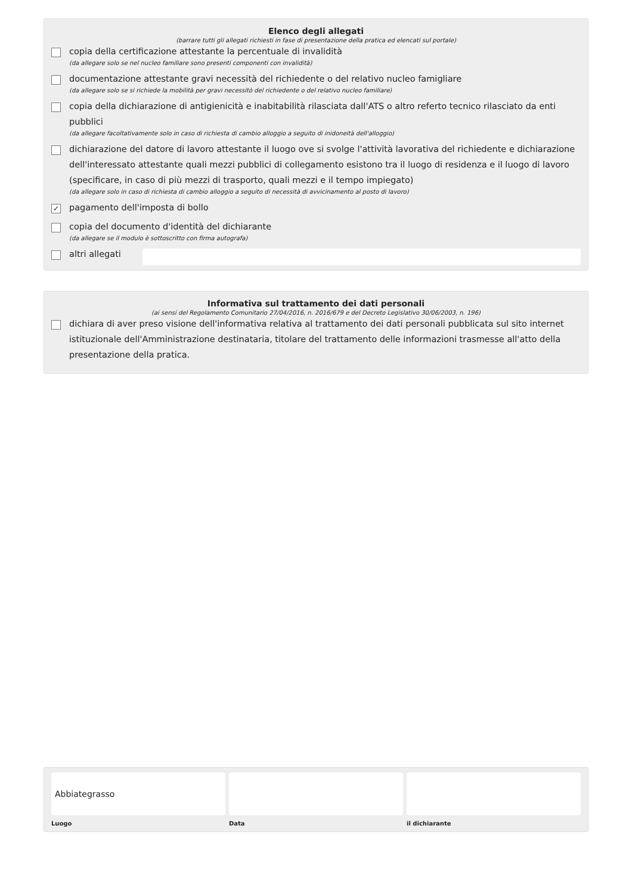Elenco degli allegati
(barrare tutti gli allegati richiesti in fase di presentazione della pratica ed elencati sul portale)
copia della certificazione attestante la percentuale di invalidità
(da allegare solo se nel nucleo familiare sono presenti componenti con invalidità)
documentazione attestante gravi necessità del richiedente o del relativo nucleo famigliare
(da allegare solo se si richiede la mobilità per gravi necessitò del richiedente o del relativo nucleo familiare)
copia della dichiarazione di antigienicità e inabitabilità rilasciata dall'ATS o altro referto tecnico rilasciato da enti pubblici
(da allegare facoltativamente solo in caso di richiesta di cambio alloggio a seguito di inidoneità dell'alloggio)
dichiarazione del datore di lavoro attestante il luogo ove si svolge l'attività lavorativa del richiedente e dichiarazione dell'interessato attestante quali mezzi pubblici di collegamento esistono tra il luogo di residenza e il luogo di lavoro (specificare, in caso di più mezzi di trasporto, quali mezzi e il tempo impiegato)
(da allegare solo in caso di richiesta di cambio alloggio a seguito di necessità di avvicinamento al posto di lavoro)
✓
pagamento dell'imposta di bollo
copia del documento d'identità del dichiarante
(da allegare se il modulo è sottoscritto con firma autografa)
altri allegati
Informativa sul trattamento dei dati personali
(ai sensi del Regolamento Comunitario 27/04/2016, n. 2016/679 e del Decreto Legislativo 30/06/2003, n. 196)
dichiara di aver preso visione dell'informativa relativa al trattamento dei dati personali pubblicata sul sito internet istituzionale dell'Amministrazione destinataria, titolare del trattamento delle informazioni trasmesse all'atto della presentazione della pratica.
Abbiategrasso
Luogo
Data il dichiarante